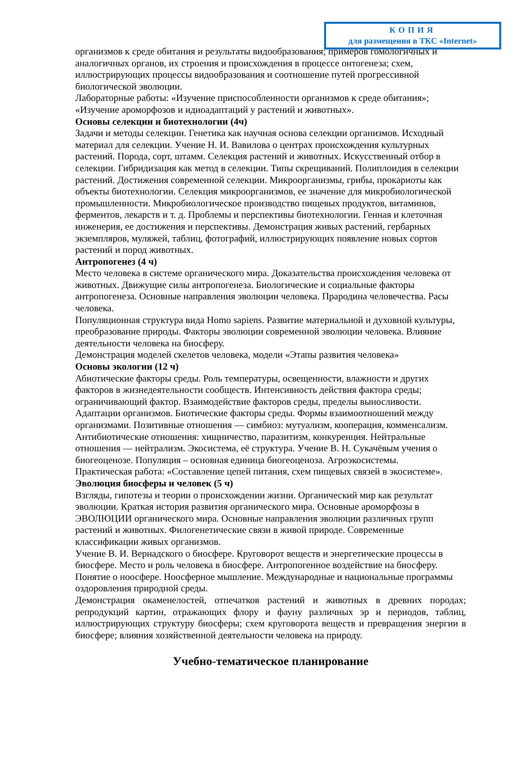КОПИЯ
для размещения в ТКС «Internet»
организмов к среде обитания и результаты видообразования; примеров гомологичных и аналогичных органов, их строения и происхождения в процессе онтогенеза; схем, иллюстрирующих процессы видообразования и соотношение путей прогрессивной биологической эволюции.
Лабораторные работы: «Изучение приспособленности организмов к среде обитания»; «Изучение ароморфозов и идиоадаптаций у растений и животных».
Основы селекции и биотехнологии (4ч)
Задачи и методы селекции. Генетика как научная основа селекции организмов. Исходный материал для селекции. Учение Н. И. Вавилова о центрах происхождения культурных растений. Порода, сорт, штамм. Селекция растений и животных. Искусственный отбор в селекции. Гибридизация как метод в селекции. Типы скрещиваний. Полиплоидия в селекции растений. Достижения современной селекции. Микроорганизмы, грибы, прокариоты как объекты биотехнологии. Селекция микроорганизмов, ее значение для микробиологической промышленности. Микробиологическое производство пищевых продуктов, витаминов, ферментов, лекарств и т. д. Проблемы и перспективы биотехнологии. Генная и клеточная инженерия, ее достижения и перспективы. Демонстрация живых растений, гербарных экземпляров, муляжей, таблиц, фотографий, иллюстрирующих появление новых сортов растений и пород животных.
Антропогенез (4 ч)
Место человека в системе органического мира. Доказательства происхождения человека от животных. Движущие силы антропогенеза. Биологические и социальные факторы антропогенеза. Основные направления эволюции человека. Прародина человечества. Расы человека.
Популяционная структура вида Homo sapiens. Развитие материальной и духовной культуры, преобразование природы. Факторы эволюции современной эволюции человека. Влияние деятельности человека на биосферу.
Демонстрация моделей скелетов человека, модели «Этапы развития человека»
Основы экологии (12 ч)
Абиотические факторы среды. Роль температуры, освещенности, влажности и других факторов в жизнедеятельности сообществ. Интенсивность действия фактора среды; ограничивающий фактор. Взаимодействие факторов среды, пределы выносливости. Адаптации организмов. Биотические факторы среды. Формы взаимоотношений между организмами. Позитивные отношения — симбиоз: мутуализм, кооперация, комменсализм. Антибиотические отношения: хищничество, паразитизм, конкуренция. Нейтральные отношения — нейтрализм. Экосистема, её структура. Учение В. Н. Сукачёвым учения о биогеоценозе. Популяция – основная единица биогеоценоза. Агроэкосистемы.
Практическая работа: «Составление цепей питания, схем пищевых связей в экосистеме».
Эволюция биосферы и человек (5 ч)
Взгляды, гипотезы и теории о происхождении жизни. Органический мир как результат эволюции. Краткая история развития органического мира. Основные ароморфозы в ЭВОЛЮЦИИ органического мира. Основные направления эволюции различных групп растений и животных. Филогенетические связи в живой природе. Современные классификации живых организмов.
Учение В. И. Вернадского о биосфере. Круговорот веществ и энергетические процессы в биосфере. Место и роль человека в биосфере. Антропогенное воздействие на биосферу. Понятие о ноосфере. Ноосферное мышление. Международные и национальные программы оздоровления природной среды.
Демонстрация окаменелостей, отпечатков растений и животных в древних породах; репродукций картин, отражающих флору и фауну различных эр и периодов, таблиц, иллюстрирующих структуру биосферы; схем круговорота веществ и превращения энергии в биосфере; влияния хозяйственной деятельности человека на природу.
Учебно-тематическое планирование